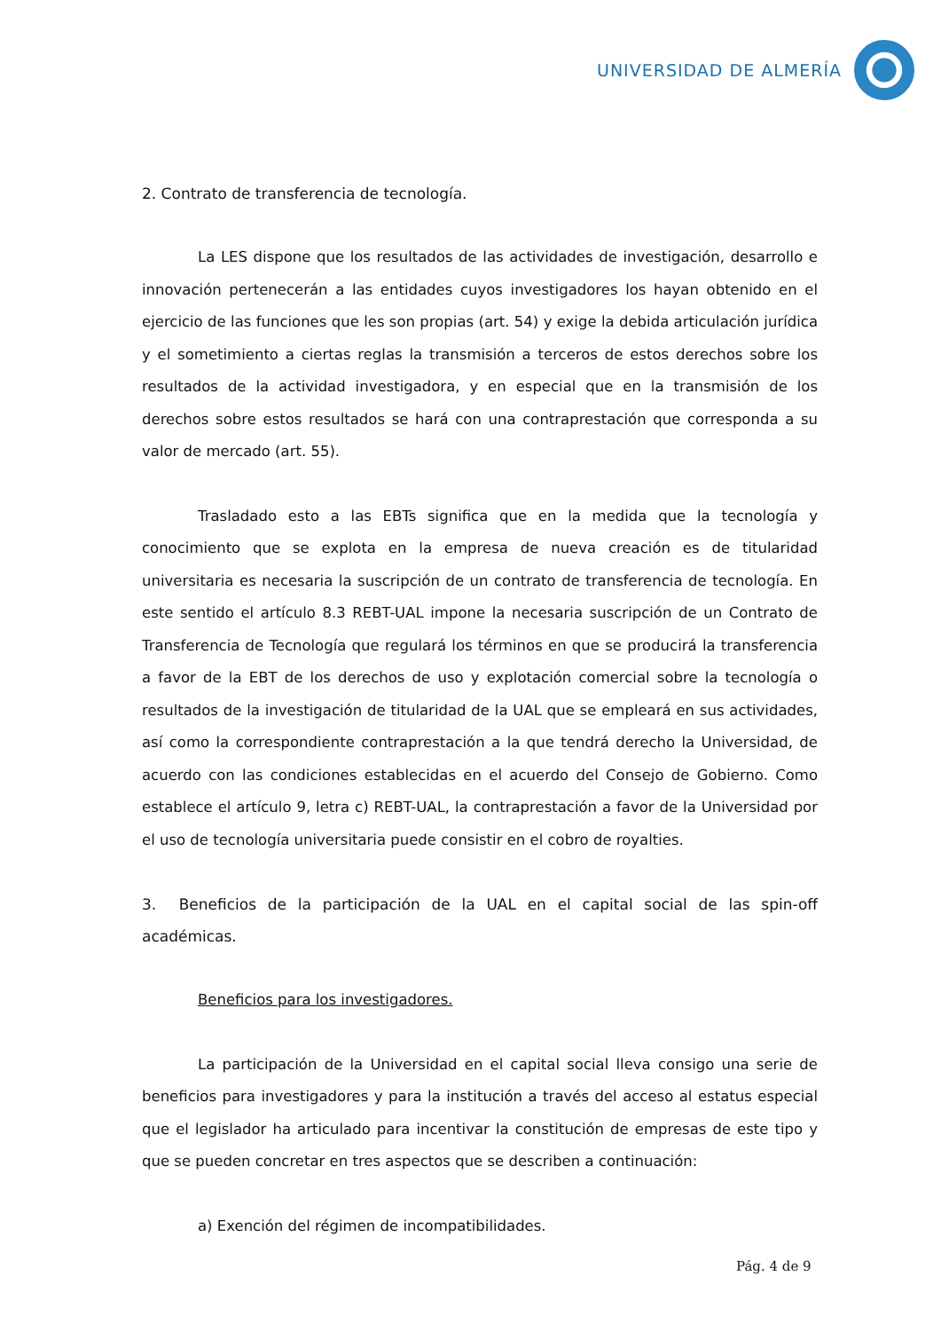UNIVERSIDAD DE ALMERÍA
2. Contrato de transferencia de tecnología.
La LES dispone que los resultados de las actividades de investigación, desarrollo e innovación pertenecerán a las entidades cuyos investigadores los hayan obtenido en el ejercicio de las funciones que les son propias (art. 54) y exige la debida articulación jurídica y el sometimiento a ciertas reglas la transmisión a terceros de estos derechos sobre los resultados de la actividad investigadora, y en especial que en la transmisión de los derechos sobre estos resultados se hará con una contraprestación que corresponda a su valor de mercado (art. 55).
Trasladado esto a las EBTs significa que en la medida que la tecnología y conocimiento que se explota en la empresa de nueva creación es de titularidad universitaria es necesaria la suscripción de un contrato de transferencia de tecnología. En este sentido el artículo 8.3 REBT-UAL impone la necesaria suscripción de un Contrato de Transferencia de Tecnología que regulará los términos en que se producirá la transferencia a favor de la EBT de los derechos de uso y explotación comercial sobre la tecnología o resultados de la investigación de titularidad de la UAL que se empleará en sus actividades, así como la correspondiente contraprestación a la que tendrá derecho la Universidad, de acuerdo con las condiciones establecidas en el acuerdo del Consejo de Gobierno. Como establece el artículo 9, letra c) REBT-UAL, la contraprestación a favor de la Universidad por el uso de tecnología universitaria puede consistir en el cobro de royalties.
3. Beneficios de la participación de la UAL en el capital social de las spin-off académicas.
Beneficios para los investigadores.
La participación de la Universidad en el capital social lleva consigo una serie de beneficios para investigadores y para la institución a través del acceso al estatus especial que el legislador ha articulado para incentivar la constitución de empresas de este tipo y que se pueden concretar en tres aspectos que se describen a continuación:
a) Exención del régimen de incompatibilidades.
Pág. 4 de 9